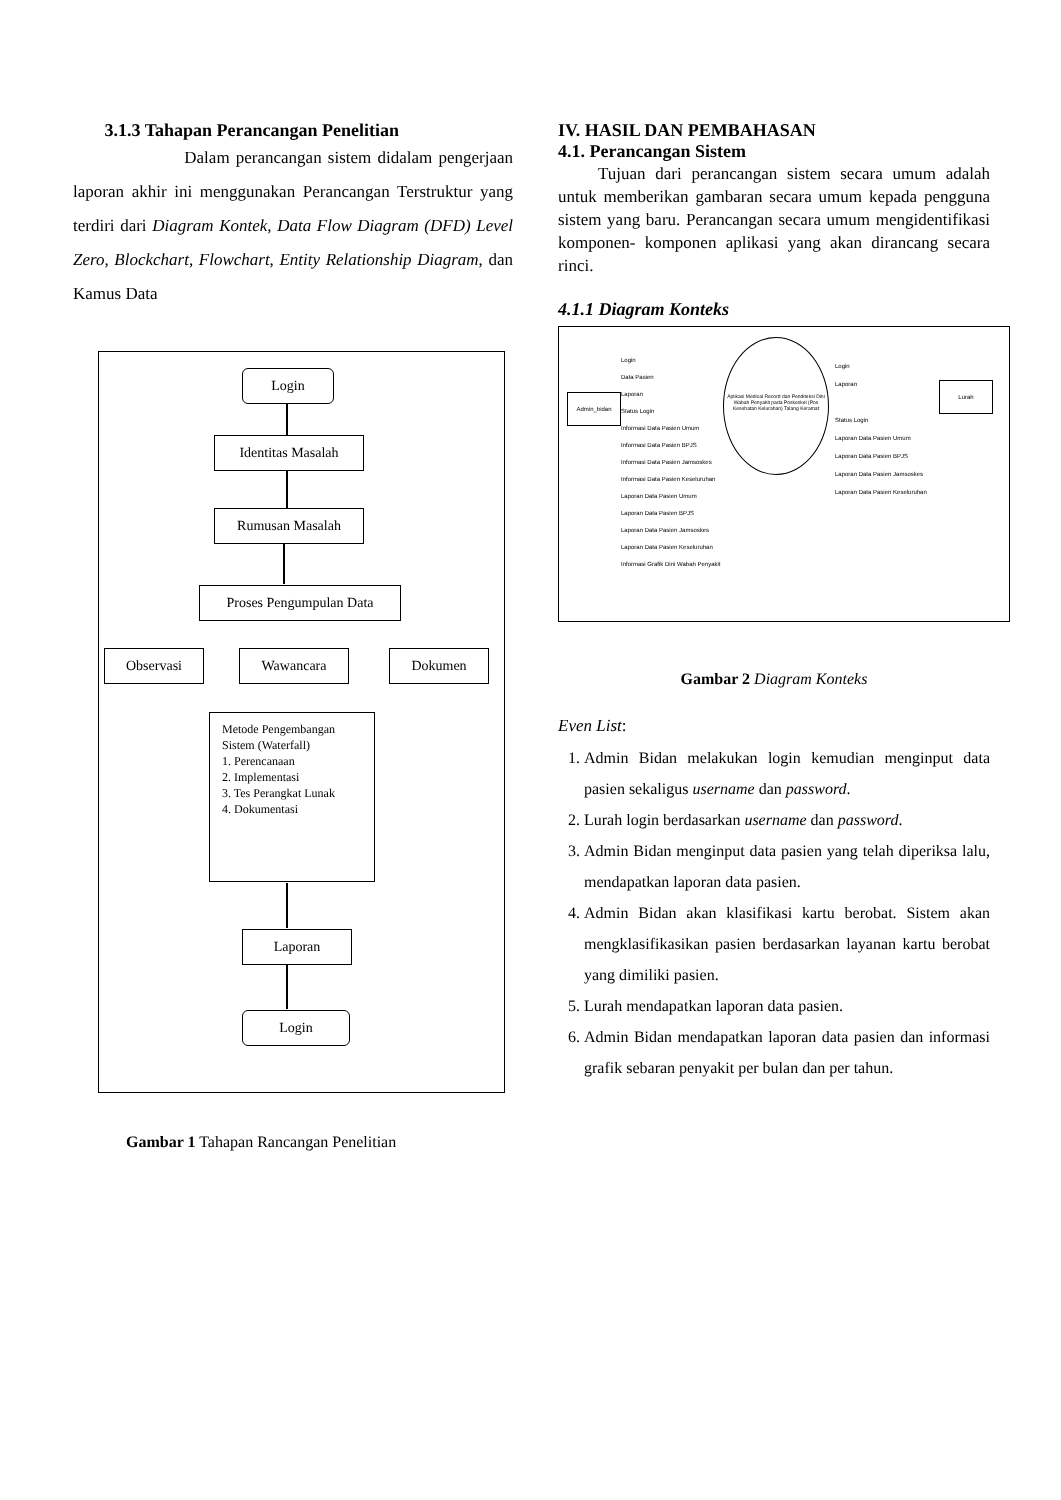3.1.3 Tahapan Perancangan Penelitian
Dalam perancangan sistem didalam pengerjaan laporan akhir ini menggunakan Perancangan Terstruktur yang terdiri dari Diagram Kontek, Data Flow Diagram (DFD) Level Zero, Blockchart, Flowchart, Entity Relationship Diagram, dan Kamus Data
Login
Identitas Masalah
Rumusan Masalah
Proses Pengumpulan Data
Observasi Wawancara Dokumen
Metode Pengembangan Sistem (Waterfall)
1. Perencanaan
2. Implementasi
3. Tes Perangkat Lunak
4. Dokumentasi
Laporan
Login
Gambar 1 Tahapan Rancangan Penelitian
IV. HASIL DAN PEMBAHASAN
4.1. Perancangan Sistem
Tujuan dari perancangan sistem secara umum adalah untuk memberikan gambaran secara umum kepada pengguna sistem yang baru. Perancangan secara umum mengidentifikasi komponen- komponen aplikasi yang akan dirancang secara rinci.
4.1.1 Diagram Konteks
Admin_bidan
Lurah
Aplikasi Medical Record dan Penditeksi Dini Wabah Penyakit pada Poskeskel (Pos Kesehatan Kelurahan) Talang Keramat
Login
Data Pasien
Laporan
Status Login
Informasi Data Pasien Umum
Informasi Data Pasien BPJS
Informasi Data Pasien Jamsoskes
Informasi Data Pasien Keseluruhan
Laporan Data Pasien Umum
Laporan Data Pasien BPJS
Laporan Data Pasien Jamsoskes
Laporan Data Pasien Keseluruhan
Informasi Grafik Dini Wabah Penyakit
Login
Laporan
Status Login
Laporan Data Pasien Umum
Laporan Data Pasien BPJS
Laporan Data Pasien Jamsoskes
Laporan Data Pasien Keseluruhan
Gambar 2 Diagram Konteks
Even List:
1. Admin Bidan melakukan login kemudian menginput data pasien sekaligus username dan password.
2. Lurah login berdasarkan username dan password.
3. Admin Bidan menginput data pasien yang telah diperiksa lalu, mendapatkan laporan data pasien.
4. Admin Bidan akan klasifikasi kartu berobat. Sistem akan mengklasifikasikan pasien berdasarkan layanan kartu berobat yang dimiliki pasien.
5. Lurah mendapatkan laporan data pasien.
6. Admin Bidan mendapatkan laporan data pasien dan informasi grafik sebaran penyakit per bulan dan per tahun.